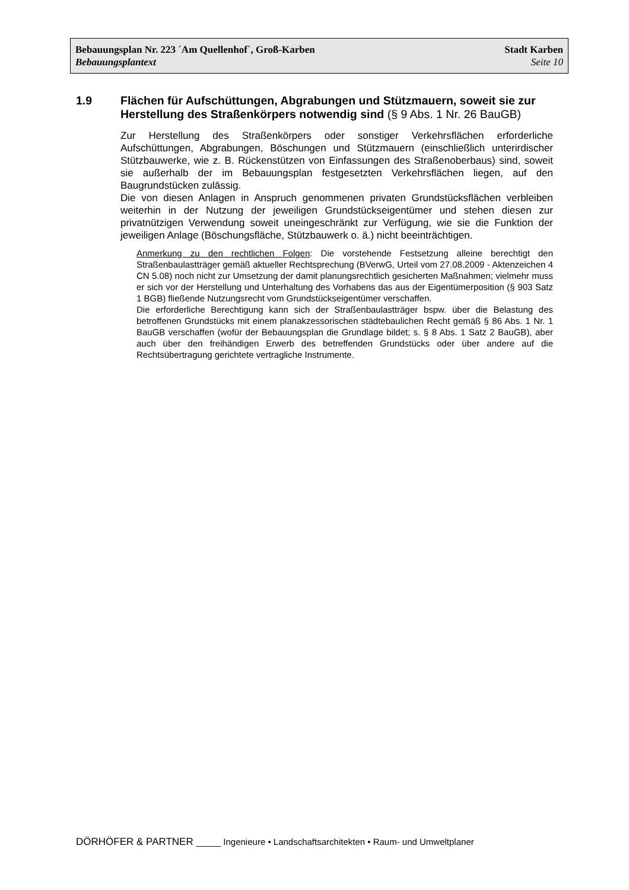Bebauungsplan Nr. 223 ´Am Quellenhof`, Groß-Karben Stadt Karben
Bebauungsplantext Seite 10
1.9 Flächen für Aufschüttungen, Abgrabungen und Stützmauern, soweit sie zur Herstellung des Straßenkörpers notwendig sind (§ 9 Abs. 1 Nr. 26 BauGB)
Zur Herstellung des Straßenkörpers oder sonstiger Verkehrsflächen erforderliche Aufschüttungen, Abgrabungen, Böschungen und Stützmauern (einschließlich unterirdischer Stützbauwerke, wie z. B. Rückenstützen von Einfassungen des Straßenoberbaus) sind, soweit sie außerhalb der im Bebauungsplan festgesetzten Verkehrsflächen liegen, auf den Baugrundstücken zulässig.
Die von diesen Anlagen in Anspruch genommenen privaten Grundstücksflächen verbleiben weiterhin in der Nutzung der jeweiligen Grundstückseigentümer und stehen diesen zur privatnützigen Verwendung soweit uneingeschränkt zur Verfügung, wie sie die Funktion der jeweiligen Anlage (Böschungsfläche, Stützbauwerk o. ä.) nicht beeinträchtigen.
Anmerkung zu den rechtlichen Folgen: Die vorstehende Festsetzung alleine berechtigt den Straßenbaulastträger gemäß aktueller Rechtsprechung (BVerwG, Urteil vom 27.08.2009 - Aktenzeichen 4 CN 5.08) noch nicht zur Umsetzung der damit planungsrechtlich gesicherten Maßnahmen; vielmehr muss er sich vor der Herstellung und Unterhaltung des Vorhabens das aus der Eigentümerposition (§ 903 Satz 1 BGB) fließende Nutzungsrecht vom Grundstückseigentümer verschaffen.
Die erforderliche Berechtigung kann sich der Straßenbaulastträger bspw. über die Belastung des betroffenen Grundstücks mit einem planakzessorischen städtebaulichen Recht gemäß § 86 Abs. 1 Nr. 1 BauGB verschaffen (wofür der Bebauungsplan die Grundlage bildet; s. § 8 Abs. 1 Satz 2 BauGB), aber auch über den freihändigen Erwerb des betreffenden Grundstücks oder über andere auf die Rechtsübertragung gerichtete vertragliche Instrumente.
DÖRHÖFER & PARTNER _____ Ingenieure • Landschaftsarchitekten • Raum- und Umweltplaner